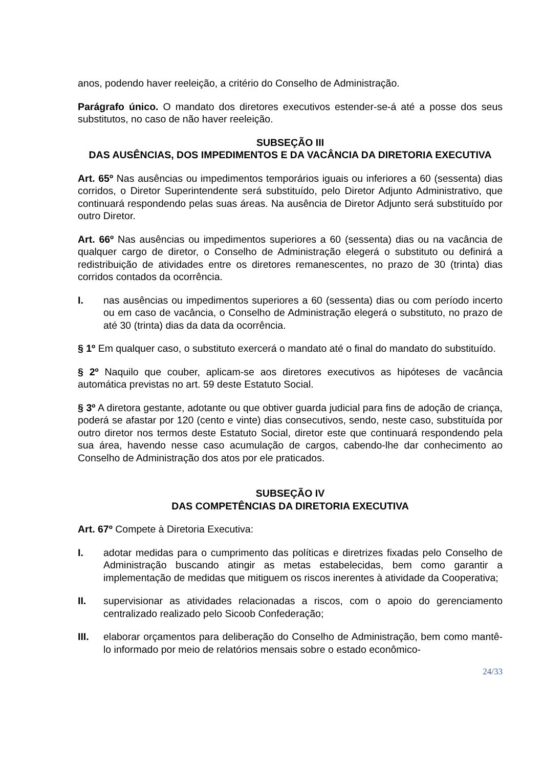anos, podendo haver reeleição, a critério do Conselho de Administração.
Parágrafo único. O mandato dos diretores executivos estender-se-á até a posse dos seus substitutos, no caso de não haver reeleição.
SUBSEÇÃO III
DAS AUSÊNCIAS, DOS IMPEDIMENTOS E DA VACÂNCIA DA DIRETORIA EXECUTIVA
Art. 65º Nas ausências ou impedimentos temporários iguais ou inferiores a 60 (sessenta) dias corridos, o Diretor Superintendente será substituído, pelo Diretor Adjunto Administrativo, que continuará respondendo pelas suas áreas. Na ausência de Diretor Adjunto será substituído por outro Diretor.
Art. 66º Nas ausências ou impedimentos superiores a 60 (sessenta) dias ou na vacância de qualquer cargo de diretor, o Conselho de Administração elegerá o substituto ou definirá a redistribuição de atividades entre os diretores remanescentes, no prazo de 30 (trinta) dias corridos contados da ocorrência.
I. nas ausências ou impedimentos superiores a 60 (sessenta) dias ou com período incerto ou em caso de vacância, o Conselho de Administração elegerá o substituto, no prazo de até 30 (trinta) dias da data da ocorrência.
§ 1º Em qualquer caso, o substituto exercerá o mandato até o final do mandato do substituído.
§ 2º Naquilo que couber, aplicam-se aos diretores executivos as hipóteses de vacância automática previstas no art. 59 deste Estatuto Social.
§ 3º A diretora gestante, adotante ou que obtiver guarda judicial para fins de adoção de criança, poderá se afastar por 120 (cento e vinte) dias consecutivos, sendo, neste caso, substituída por outro diretor nos termos deste Estatuto Social, diretor este que continuará respondendo pela sua área, havendo nesse caso acumulação de cargos, cabendo-lhe dar conhecimento ao Conselho de Administração dos atos por ele praticados.
SUBSEÇÃO IV
DAS COMPETÊNCIAS DA DIRETORIA EXECUTIVA
Art. 67º Compete à Diretoria Executiva:
I. adotar medidas para o cumprimento das políticas e diretrizes fixadas pelo Conselho de Administração buscando atingir as metas estabelecidas, bem como garantir a implementação de medidas que mitiguem os riscos inerentes à atividade da Cooperativa;
II. supervisionar as atividades relacionadas a riscos, com o apoio do gerenciamento centralizado realizado pelo Sicoob Confederação;
III. elaborar orçamentos para deliberação do Conselho de Administração, bem como mantê-lo informado por meio de relatórios mensais sobre o estado econômico-
24/33